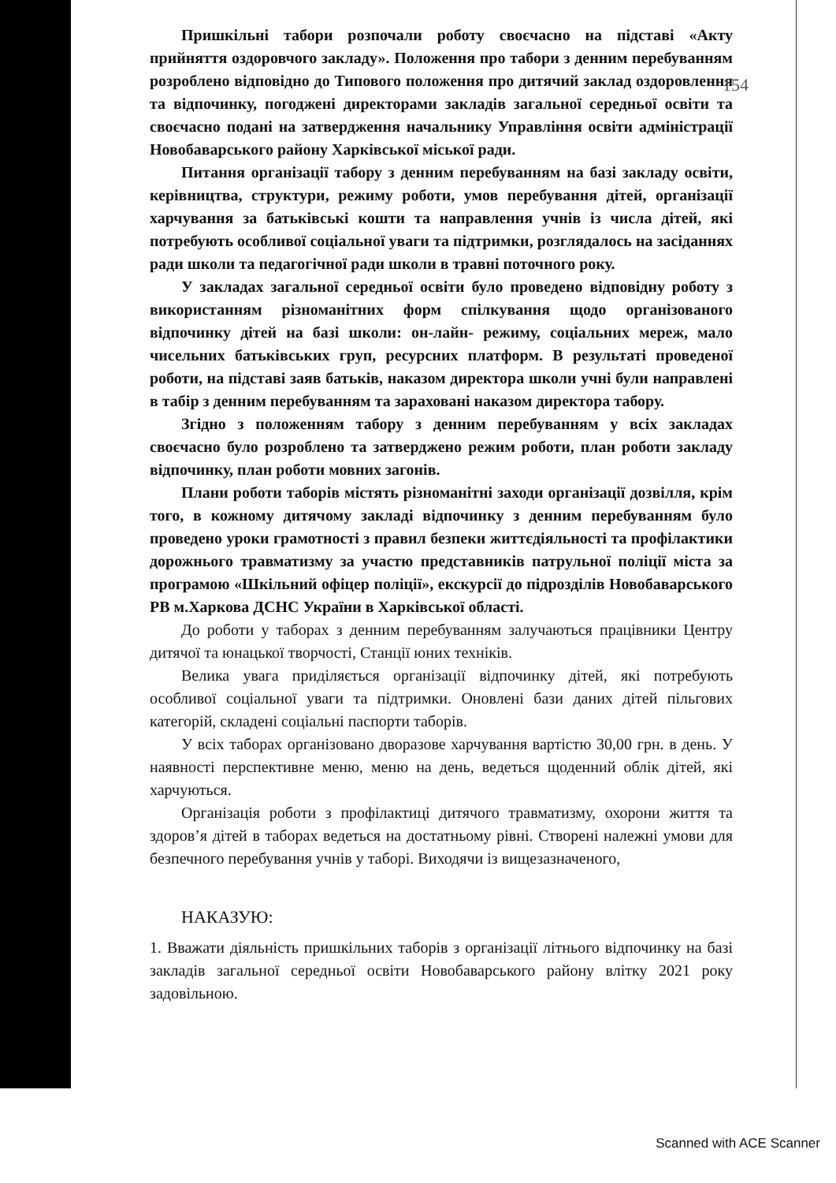154
Пришкільні табори розпочали роботу своєчасно на підставі «Акту прийняття оздоровчого закладу». Положення про табори з денним перебуванням розроблено відповідно до Типового положення про дитячий заклад оздоровлення та відпочинку, погоджені директорами закладів загальної середньої освіти та своєчасно подані на затвердження начальнику Управління освіти адміністрації Новобаварського району Харківської міської ради.
Питання організації табору з денним перебуванням на базі закладу освіти, керівництва, структури, режиму роботи, умов перебування дітей, організації харчування за батьківські кошти та направлення учнів із числа дітей, які потребують особливої соціальної уваги та підтримки, розглядалось на засіданнях ради школи та педагогічної ради школи в травні поточного року.
У закладах загальної середньої освіти було проведено відповідну роботу з використанням різноманітних форм спілкування щодо організованого відпочинку дітей на базі школи: он-лайн- режиму, соціальних мереж, мало чисельних батьківських груп, ресурсних платформ. В результаті проведеної роботи, на підставі заяв батьків, наказом директора школи учні були направлені в табір з денним перебуванням та зараховані наказом директора табору.
Згідно з положенням табору з денним перебуванням у всіх закладах своєчасно було розроблено та затверджено режим роботи, план роботи закладу відпочинку, план роботи мовних загонів.
Плани роботи таборів містять різноманітні заходи організації дозвілля, крім того, в кожному дитячому закладі відпочинку з денним перебуванням було проведено уроки грамотності з правил безпеки життєдіяльності та профілактики дорожнього травматизму за участю представників патрульної поліції міста за програмою «Шкільний офіцер поліції», екскурсії до підрозділів Новобаварського РВ м.Харкова ДСНС України в Харківської області.
До роботи у таборах з денним перебуванням залучаються працівники Центру дитячої та юнацької творчості, Станції юних техніків.
Велика увага приділяється організації відпочинку дітей, які потребують особливої соціальної уваги та підтримки. Оновлені бази даних дітей пільгових категорій, складені соціальні паспорти таборів.
У всіх таборах організовано дворазове харчування вартістю 30,00 грн. в день. У наявності перспективне меню, меню на день, ведеться щоденний облік дітей, які харчуються.
Організація роботи з профілактиці дитячого травматизму, охорони життя та здоров’я дітей в таборах ведеться на достатньому рівні. Створені належні умови для безпечного перебування учнів у таборі. Виходячи із вищезазначеного,
НАКАЗУЮ:
1. Вважати діяльність пришкільних таборів з організації літнього відпочинку на базі закладів загальної середньої освіти Новобаварського району влітку 2021 року задовільною.
Scanned with ACE Scanner